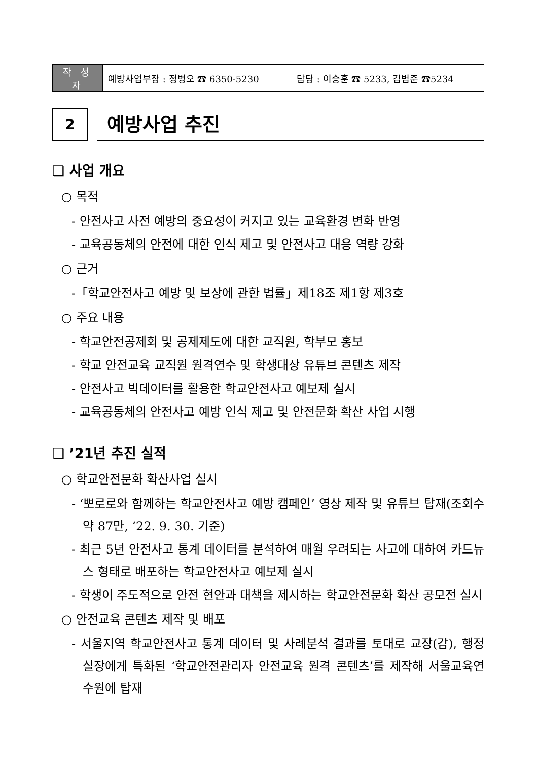| 작 성 자 | 예방사업부장 : 정병오 ☎ 6350-5230 담당 : 이승훈 ☎ 5233, 김범준 ☎5234 |
2
예방사업 추진
❑ 사업 개요
○ 목적
- 안전사고 사전 예방의 중요성이 커지고 있는 교육환경 변화 반영
- 교육공동체의 안전에 대한 인식 제고 및 안전사고 대응 역량 강화
○ 근거
-「학교안전사고 예방 및 보상에 관한 법률」제18조 제1항 제3호
○ 주요 내용
- 학교안전공제회 및 공제제도에 대한 교직원, 학부모 홍보
- 학교 안전교육 교직원 원격연수 및 학생대상 유튜브 콘텐츠 제작
- 안전사고 빅데이터를 활용한 학교안전사고 예보제 실시
- 교육공동체의 안전사고 예방 인식 제고 및 안전문화 확산 사업 시행
❑ ’21년 추진 실적
○ 학교안전문화 확산사업 실시
- ‘뽀로로와 함께하는 학교안전사고 예방 캠페인’ 영상 제작 및 유튜브 탑재(조회수 약 87만, ‘22. 9. 30. 기준)
- 최근 5년 안전사고 통계 데이터를 분석하여 매월 우려되는 사고에 대하여 카드뉴스 형태로 배포하는 학교안전사고 예보제 실시
- 학생이 주도적으로 안전 현안과 대책을 제시하는 학교안전문화 확산 공모전 실시
○ 안전교육 콘텐츠 제작 및 배포
- 서울지역 학교안전사고 통계 데이터 및 사례분석 결과를 토대로 교장(감), 행정실장에게 특화된 ‘학교안전관리자 안전교육 원격 콘텐츠’를 제작해 서울교육연수원에 탑재